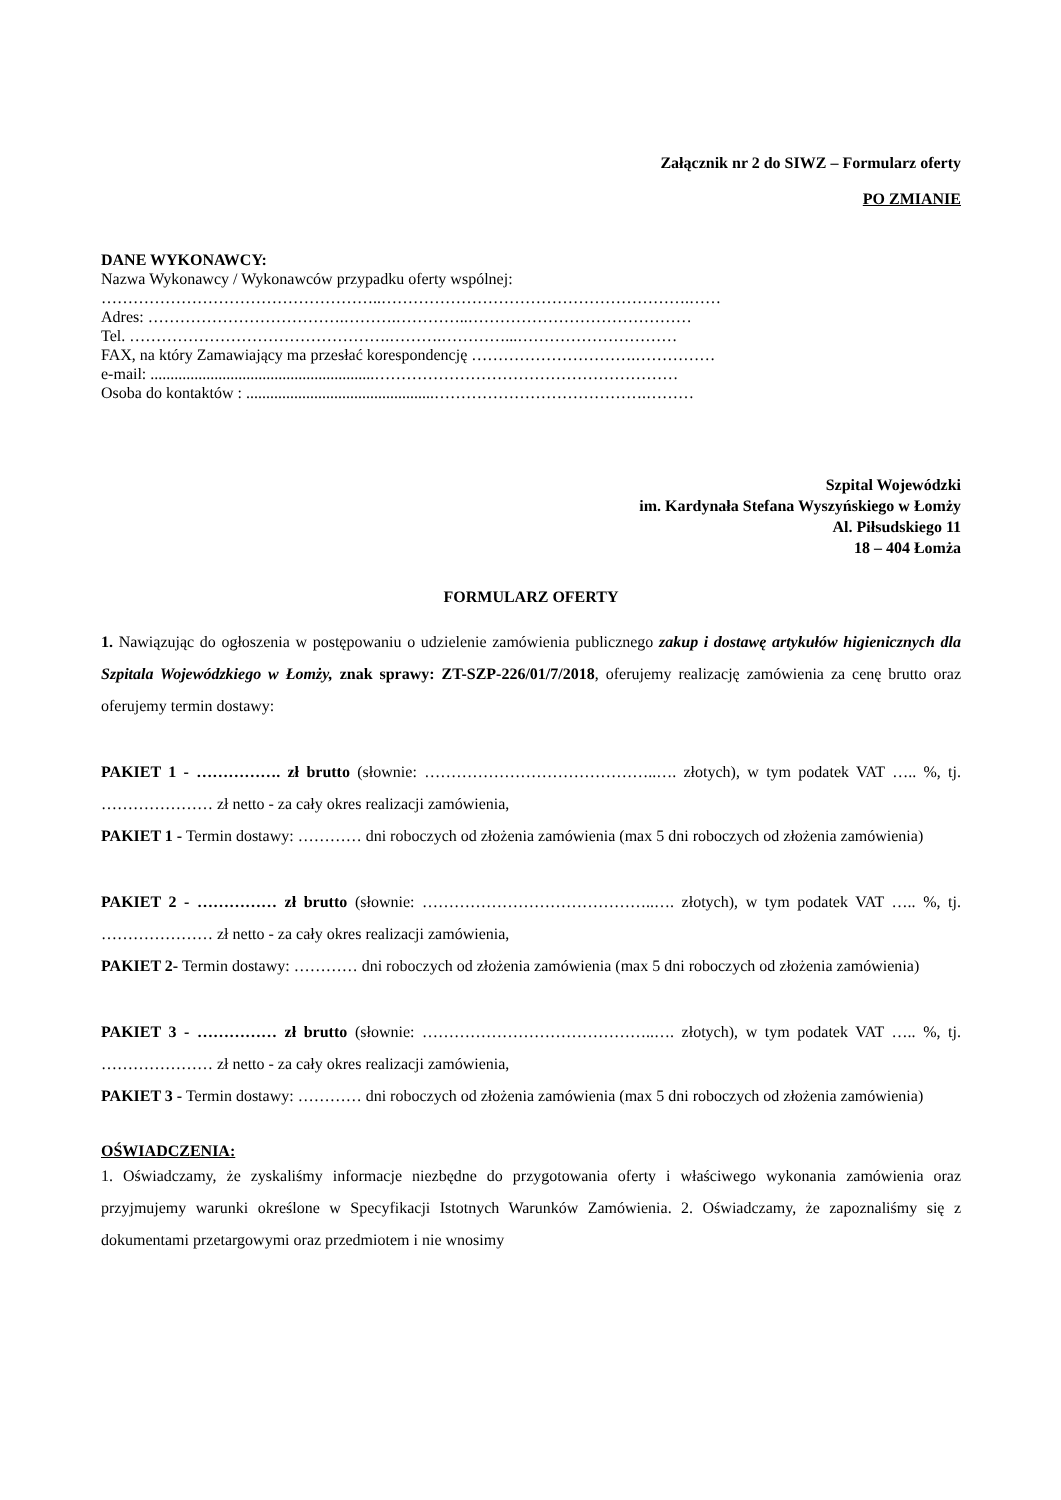Załącznik nr 2 do SIWZ – Formularz oferty
PO ZMIANIE
DANE WYKONAWCY:
Nazwa Wykonawcy / Wykonawców przypadku oferty wspólnej:
……………………………………………..………………………………………………….……
Adres: ……………………………….……….…………..……………………………………
Tel. ………………………………………….……….…………...…………………………
FAX, na który Zamawiający ma przesłać korespondencję ………………………….……………
e-mail: ........................................................…………………………………………………
Osoba do kontaktów : ...............................................………………………………….………
Szpital Wojewódzki
im. Kardynała Stefana Wyszyńskiego w Łomży
Al. Piłsudskiego 11
18 – 404 Łomża
FORMULARZ OFERTY
1. Nawiązując do ogłoszenia w postępowaniu o udzielenie zamówienia publicznego zakup i dostawę artykułów higienicznych dla Szpitala Wojewódzkiego w Łomży, znak sprawy: ZT-SZP-226/01/7/2018, oferujemy realizację zamówienia za cenę brutto oraz oferujemy termin dostawy:
PAKIET 1 - ……………. zł brutto (słownie: ……………………………………..…. złotych), w tym podatek VAT ….. %, tj. ………………… zł netto - za cały okres realizacji zamówienia,
PAKIET 1 - Termin dostawy: ………… dni roboczych od złożenia zamówienia (max 5 dni roboczych od złożenia zamówienia)
PAKIET 2 - …………… zł brutto (słownie: ……………………………………..…. złotych), w tym podatek VAT ….. %, tj. ………………… zł netto - za cały okres realizacji zamówienia,
PAKIET 2- Termin dostawy: ………… dni roboczych od złożenia zamówienia (max 5 dni roboczych od złożenia zamówienia)
PAKIET 3 - …………… zł brutto (słownie: ……………………………………..…. złotych), w tym podatek VAT ….. %, tj. ………………… zł netto - za cały okres realizacji zamówienia,
PAKIET 3 - Termin dostawy: ………… dni roboczych od złożenia zamówienia (max 5 dni roboczych od złożenia zamówienia)
OŚWIADCZENIA:
1. Oświadczamy, że zyskaliśmy informacje niezbędne do przygotowania oferty i właściwego wykonania zamówienia oraz przyjmujemy warunki określone w Specyfikacji Istotnych Warunków Zamówienia. 2. Oświadczamy, że zapoznaliśmy się z dokumentami przetargowymi oraz przedmiotem i nie wnosimy